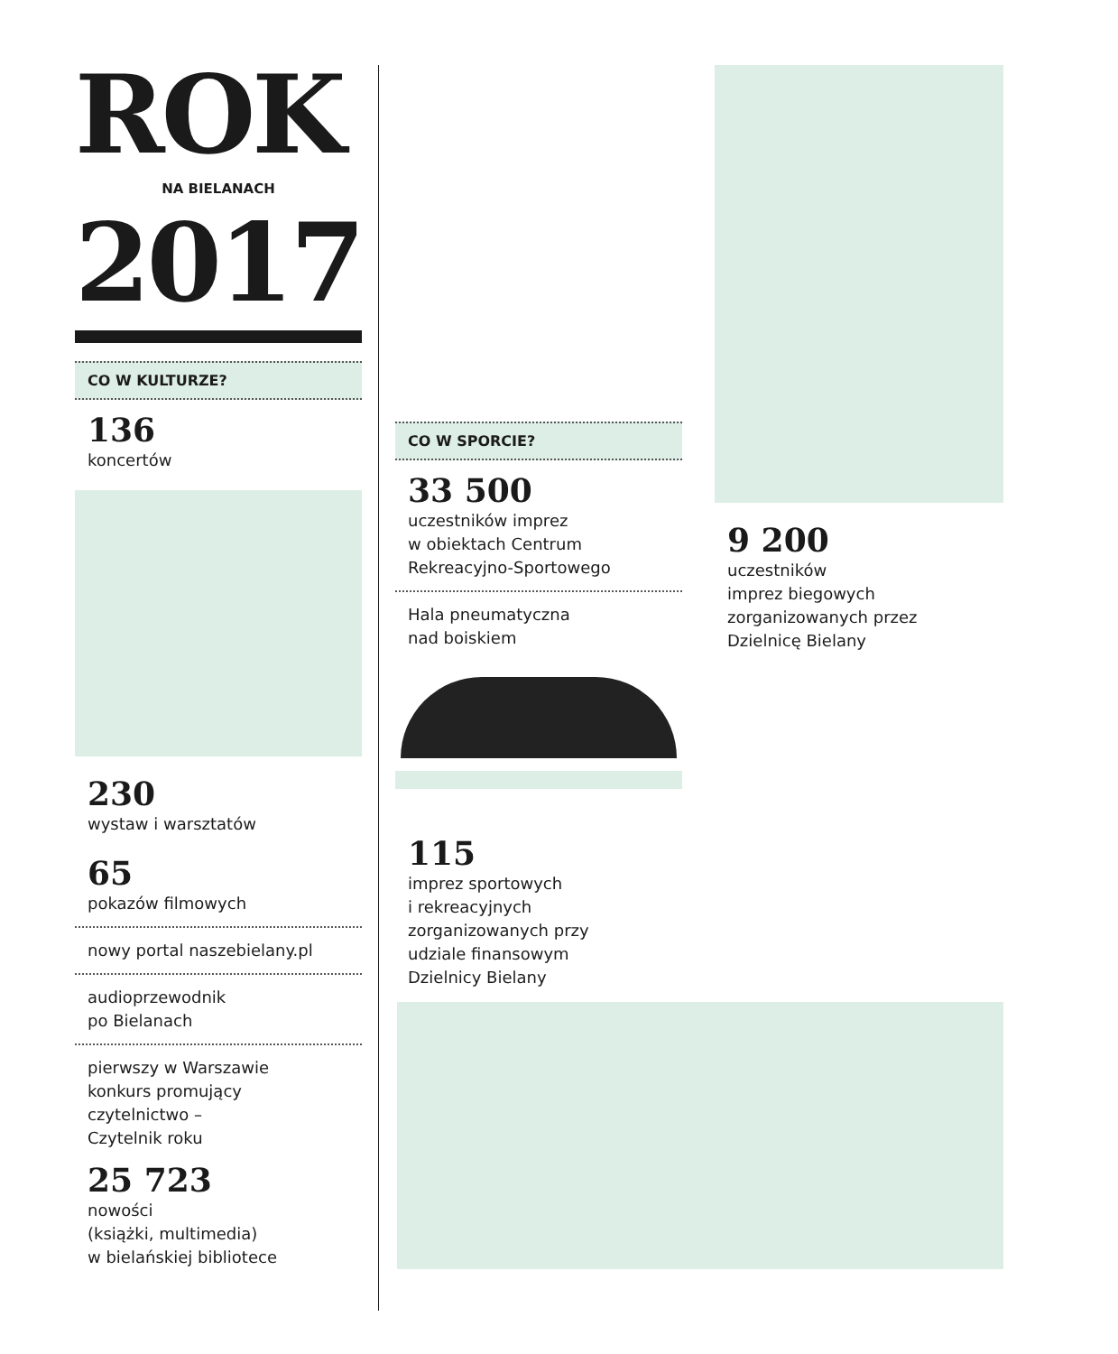ROK
NA BIELANACH
2017
CO W KULTURZE?
136
koncertów
230
wystaw i warsztatów
65
pokazów filmowych
nowy portal naszebielany.pl
audioprzewodnik
po Bielanach
pierwszy w Warszawie
konkurs promujący
czytelnictwo –
Czytelnik roku
25 723
nowości
(książki, multimedia)
w bielańskiej bibliotece
CO W SPORCIE?
33 500
uczestników imprez
w obiektach Centrum
Rekreacyjno-Sportowego
Hala pneumatyczna
nad boiskiem
115
imprez sportowych
i rekreacyjnych
zorganizowanych przy
udziale finansowym
Dzielnicy Bielany
9 200
uczestników
imprez biegowych
zorganizowanych przez
Dzielnicę Bielany